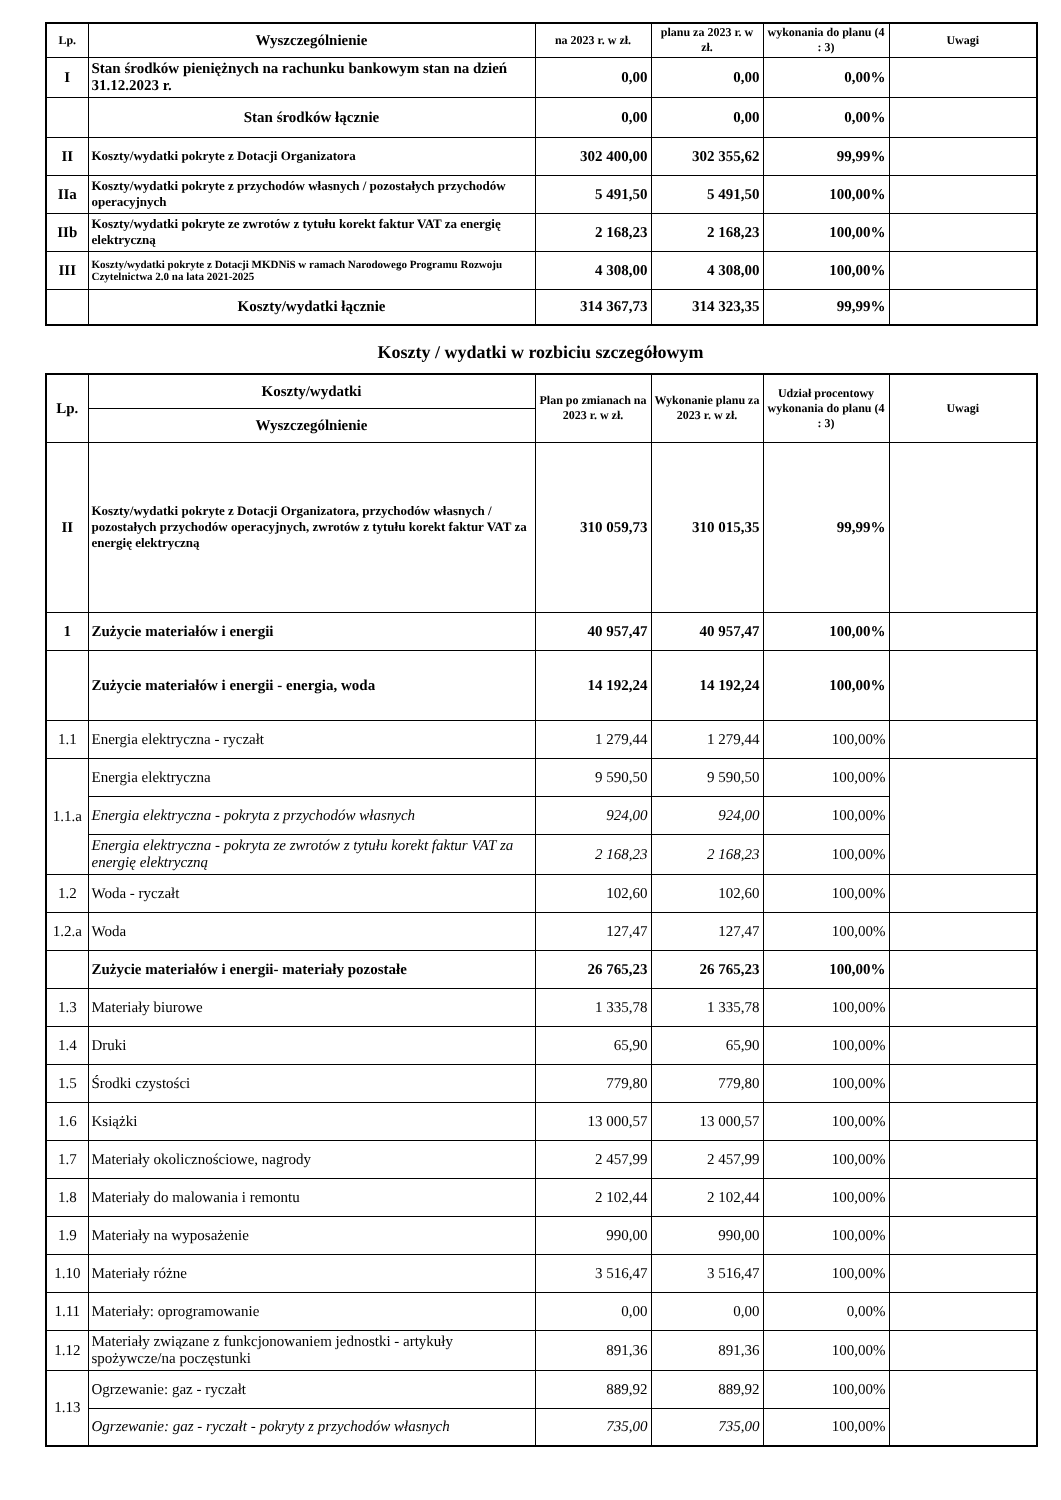| Lp. | Wyszczególnienie | na 2023 r. w zł. | planu za 2023 r. w zł. | wykonania do planu (4 : 3) | Uwagi |
| --- | --- | --- | --- | --- | --- |
| I | Stan środków pieniężnych na rachunku bankowym stan na dzień 31.12.2023 r. | 0,00 | 0,00 | 0,00% | |
| | Stan środków łącznie | 0,00 | 0,00 | 0,00% | |
| II | Koszty/wydatki pokryte z Dotacji Organizatora | 302 400,00 | 302 355,62 | 99,99% | |
| IIa | Koszty/wydatki pokryte z przychodów własnych / pozostałych przychodów operacyjnych | 5 491,50 | 5 491,50 | 100,00% | |
| IIb | Koszty/wydatki pokryte ze zwrotów z tytułu korekt faktur VAT za energię elektryczną | 2 168,23 | 2 168,23 | 100,00% | |
| III | Koszty/wydatki pokryte z Dotacji MKDNiS w ramach Narodowego Programu Rozwoju Czytelnictwa 2.0 na lata 2021-2025 | 4 308,00 | 4 308,00 | 100,00% | |
| | Koszty/wydatki łącznie | 314 367,73 | 314 323,35 | 99,99% | |
Koszty / wydatki w rozbiciu szczegółowym
| Lp. | Koszty/wydatki | Plan po zmianach na 2023 r. w zł. | Wykonanie planu za 2023 r. w zł. | Udział procentowy wykonania do planu (4 : 3) | Uwagi |
| --- | --- | --- | --- | --- | --- |
| | Wyszczególnienie | | | | |
| II | Koszty/wydatki pokryte z Dotacji Organizatora, przychodów własnych / pozostałych przychodów operacyjnych, zwrotów z tytułu korekt faktur VAT za energię elektryczną | 310 059,73 | 310 015,35 | 99,99% | |
| 1 | Zużycie materiałów i energii | 40 957,47 | 40 957,47 | 100,00% | |
| | Zużycie materiałów i energii - energia, woda | 14 192,24 | 14 192,24 | 100,00% | |
| 1.1 | Energia elektryczna - ryczałt | 1 279,44 | 1 279,44 | 100,00% | |
| 1.1.a | Energia elektryczna | 9 590,50 | 9 590,50 | 100,00% | |
| | Energia elektryczna - pokryta z przychodów własnych | 924,00 | 924,00 | 100,00% | |
| | Energia elektryczna - pokryta ze zwrotów z tytułu korekt faktur VAT za energię elektryczną | 2 168,23 | 2 168,23 | 100,00% | |
| 1.2 | Woda - ryczałt | 102,60 | 102,60 | 100,00% | |
| 1.2.a | Woda | 127,47 | 127,47 | 100,00% | |
| | Zużycie materiałów i energii- materiały pozostałe | 26 765,23 | 26 765,23 | 100,00% | |
| 1.3 | Materiały biurowe | 1 335,78 | 1 335,78 | 100,00% | |
| 1.4 | Druki | 65,90 | 65,90 | 100,00% | |
| 1.5 | Środki czystości | 779,80 | 779,80 | 100,00% | |
| 1.6 | Książki | 13 000,57 | 13 000,57 | 100,00% | |
| 1.7 | Materiały okolicznościowe, nagrody | 2 457,99 | 2 457,99 | 100,00% | |
| 1.8 | Materiały do malowania i remontu | 2 102,44 | 2 102,44 | 100,00% | |
| 1.9 | Materiały na wyposażenie | 990,00 | 990,00 | 100,00% | |
| 1.10 | Materiały różne | 3 516,47 | 3 516,47 | 100,00% | |
| 1.11 | Materiały: oprogramowanie | 0,00 | 0,00 | 0,00% | |
| 1.12 | Materiały związane z funkcjonowaniem jednostki - artykuły spożywcze/na poczęstunki | 891,36 | 891,36 | 100,00% | |
| 1.13 | Ogrzewanie: gaz - ryczałt | 889,92 | 889,92 | 100,00% | |
| | Ogrzewanie: gaz - ryczałt - pokryty z przychodów własnych | 735,00 | 735,00 | 100,00% | |